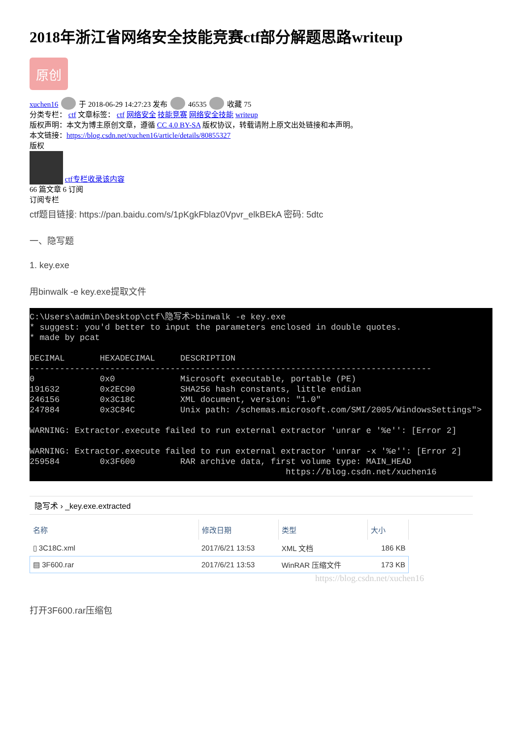2018年浙江省网络安全技能竞赛ctf部分解题思路writeup
原创
xuchen16 于 2018-06-29 14:27:23 发布 46535 收藏 75
分类专栏： ctf 文章标签： ctf 网络安全 技能竞赛 网络安全技能 writeup
版权声明：本文为博主原创文章，遵循 CC 4.0 BY-SA 版权协议，转载请附上原文出处链接和本声明。
本文链接：https://blog.csdn.net/xuchen16/article/details/80855327
版权
ctf专栏收录该内容
66 篇文章 6 订阅
订阅专栏
ctf题目链接: https://pan.baidu.com/s/1pKgkFblaz0Vpvr_elkBEkA 密码: 5dtc
一、隐写题
1. key.exe
用binwalk -e key.exe提取文件
C:\Users\admin\Desktop\ctf\隐写术>binwalk -e key.exe * suggest: you'd better to input the parameters enclosed in double quotes. * made by pcat DECIMAL HEXADECIMAL DESCRIPTION -------------------------------------------------------------------------------- 0 0x0 Microsoft executable, portable (PE) 191632 0x2EC90 SHA256 hash constants, little endian 246156 0x3C18C XML document, version: "1.0" 247884 0x3C84C Unix path: /schemas.microsoft.com/SMI/2005/WindowsSettings"> WARNING: Extractor.execute failed to run external extractor 'unrar e '%e'': [Error 2] WARNING: Extractor.execute failed to run external extractor 'unrar -x '%e'': [Error 2] 259584 0x3F600 RAR archive data, first volume type: MAIN_HEAD https://blog.csdn.net/xuchen16
隐写术 › _key.exe.extracted
| 名称 | 修改日期 | 类型 | 大小 |
| --- | --- | --- | --- |
| ▯ 3C18C.xml | 2017/6/21 13:53 | XML 文档 | 186 KB |
| ▤ 3F600.rar | 2017/6/21 13:53 | WinRAR 压缩文件 | 173 KB |
https://blog.csdn.net/xuchen16
打开3F600.rar压缩包